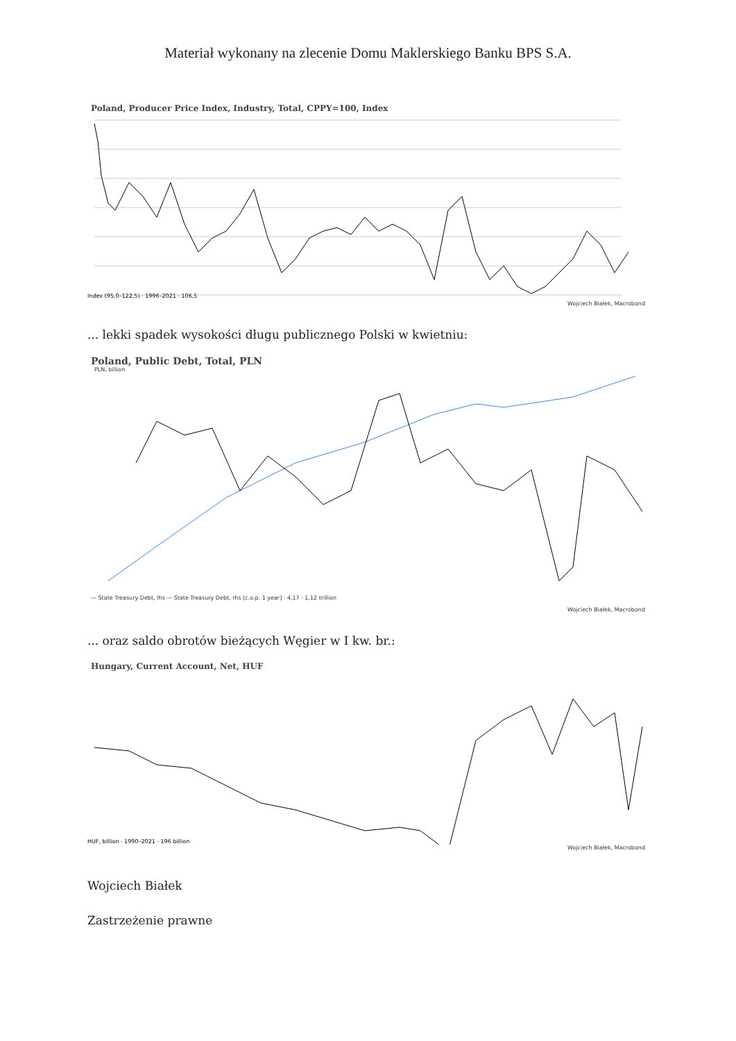Materiał wykonany na zlecenie Domu Maklerskiego Banku BPS S.A.
Poland, Producer Price Index, Industry, Total, CPPY=100, Index
Index (95,0–122,5) · 1996–2021 · 106,5
Wojciech Białek, Macrobond
... lekki spadek wysokości długu publicznego Polski w kwietniu:
Poland, Public Debt, Total, PLN
PLN, billion
— State Treasury Debt, lhs — State Treasury Debt, rhs [c.o.p. 1 year] · 4,17 · 1,12 trillion
Wojciech Białek, Macrobond
... oraz saldo obrotów bieżących Węgier w I kw. br.:
Hungary, Current Account, Net, HUF
HUF, billion · 1990–2021 · 196 billion
Wojciech Białek, Macrobond
Wojciech Białek
Zastrzeżenie prawne